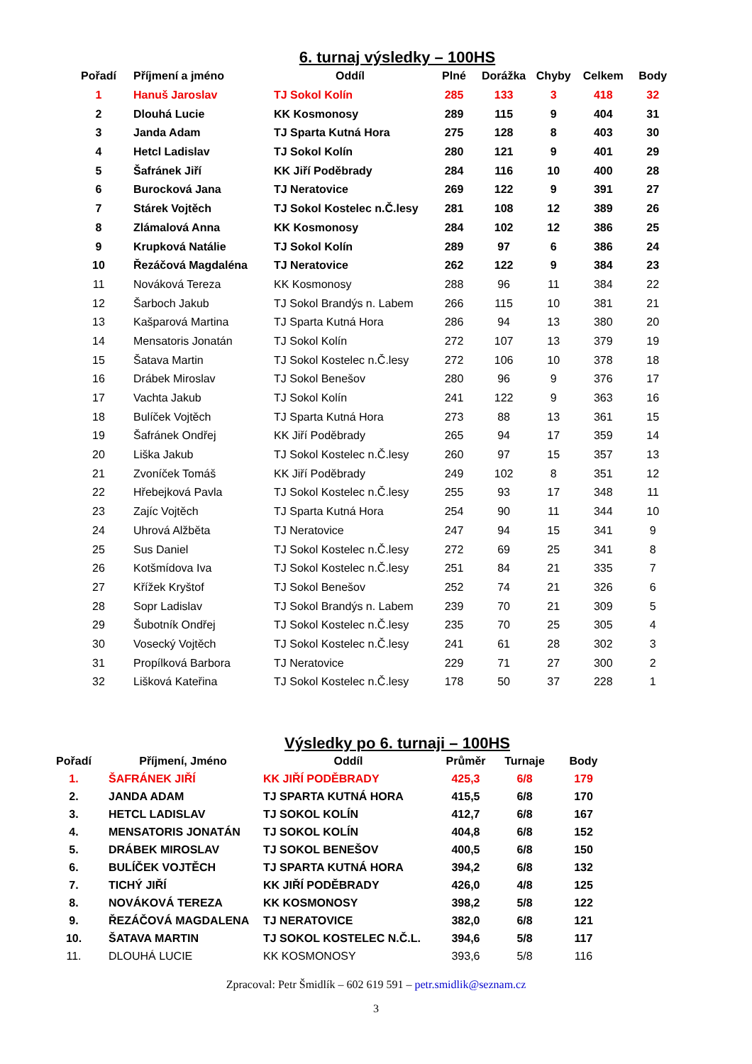6. turnaj výsledky – 100HS
| Pořadí | Příjmení a jméno | Oddíl | Plné | Dorážka | Chyby | Celkem | Body |
| 1 | Hanuš Jaroslav | TJ Sokol Kolín | 285 | 133 | 3 | 418 | 32 |
| 2 | Dlouhá Lucie | KK Kosmonosy | 289 | 115 | 9 | 404 | 31 |
| 3 | Janda Adam | TJ Sparta Kutná Hora | 275 | 128 | 8 | 403 | 30 |
| 4 | Hetcl Ladislav | TJ Sokol Kolín | 280 | 121 | 9 | 401 | 29 |
| 5 | Šafránek Jiří | KK Jiří Poděbrady | 284 | 116 | 10 | 400 | 28 |
| 6 | Burocková Jana | TJ Neratovice | 269 | 122 | 9 | 391 | 27 |
| 7 | Stárek Vojtěch | TJ Sokol Kostelec n.Č.lesy | 281 | 108 | 12 | 389 | 26 |
| 8 | Zlámalová Anna | KK Kosmonosy | 284 | 102 | 12 | 386 | 25 |
| 9 | Krupková Natálie | TJ Sokol Kolín | 289 | 97 | 6 | 386 | 24 |
| 10 | Řezáčová Magdaléna | TJ Neratovice | 262 | 122 | 9 | 384 | 23 |
| 11 | Nováková Tereza | KK Kosmonosy | 288 | 96 | 11 | 384 | 22 |
| 12 | Šarboch Jakub | TJ Sokol Brandýs n. Labem | 266 | 115 | 10 | 381 | 21 |
| 13 | Kašparová Martina | TJ Sparta Kutná Hora | 286 | 94 | 13 | 380 | 20 |
| 14 | Mensatoris Jonatán | TJ Sokol Kolín | 272 | 107 | 13 | 379 | 19 |
| 15 | Šatava Martin | TJ Sokol Kostelec n.Č.lesy | 272 | 106 | 10 | 378 | 18 |
| 16 | Drábek Miroslav | TJ Sokol Benešov | 280 | 96 | 9 | 376 | 17 |
| 17 | Vachta Jakub | TJ Sokol Kolín | 241 | 122 | 9 | 363 | 16 |
| 18 | Bulíček Vojtěch | TJ Sparta Kutná Hora | 273 | 88 | 13 | 361 | 15 |
| 19 | Šafránek Ondřej | KK Jiří Poděbrady | 265 | 94 | 17 | 359 | 14 |
| 20 | Liška Jakub | TJ Sokol Kostelec n.Č.lesy | 260 | 97 | 15 | 357 | 13 |
| 21 | Zvoníček Tomáš | KK Jiří Poděbrady | 249 | 102 | 8 | 351 | 12 |
| 22 | Hřebejková Pavla | TJ Sokol Kostelec n.Č.lesy | 255 | 93 | 17 | 348 | 11 |
| 23 | Zajíc Vojtěch | TJ Sparta Kutná Hora | 254 | 90 | 11 | 344 | 10 |
| 24 | Uhrová Alžběta | TJ Neratovice | 247 | 94 | 15 | 341 | 9 |
| 25 | Sus Daniel | TJ Sokol Kostelec n.Č.lesy | 272 | 69 | 25 | 341 | 8 |
| 26 | Kotšmídova Iva | TJ Sokol Kostelec n.Č.lesy | 251 | 84 | 21 | 335 | 7 |
| 27 | Křížek Kryštof | TJ Sokol Benešov | 252 | 74 | 21 | 326 | 6 |
| 28 | Sopr Ladislav | TJ Sokol Brandýs n. Labem | 239 | 70 | 21 | 309 | 5 |
| 29 | Šubotník Ondřej | TJ Sokol Kostelec n.Č.lesy | 235 | 70 | 25 | 305 | 4 |
| 30 | Vosecký Vojtěch | TJ Sokol Kostelec n.Č.lesy | 241 | 61 | 28 | 302 | 3 |
| 31 | Propílková Barbora | TJ Neratovice | 229 | 71 | 27 | 300 | 2 |
| 32 | Lišková Kateřina | TJ Sokol Kostelec n.Č.lesy | 178 | 50 | 37 | 228 | 1 |
Výsledky po 6. turnaji – 100HS
| Pořadí | Příjmení, Jméno | Oddíl | Průměr | Turnaje | Body |
| 1. | ŠAFRÁNEK JIŘÍ | KK JIŘÍ PODĚBRADY | 425,3 | 6/8 | 179 |
| 2. | JANDA ADAM | TJ SPARTA KUTNÁ HORA | 415,5 | 6/8 | 170 |
| 3. | HETCL LADISLAV | TJ SOKOL KOLÍN | 412,7 | 6/8 | 167 |
| 4. | MENSATORIS JONATÁN | TJ SOKOL KOLÍN | 404,8 | 6/8 | 152 |
| 5. | DRÁBEK MIROSLAV | TJ SOKOL BENEŠOV | 400,5 | 6/8 | 150 |
| 6. | BULÍČEK VOJTĚCH | TJ SPARTA KUTNÁ HORA | 394,2 | 6/8 | 132 |
| 7. | TICHÝ JIŘÍ | KK JIŘÍ PODĚBRADY | 426,0 | 4/8 | 125 |
| 8. | NOVÁKOVÁ TEREZA | KK KOSMONOSY | 398,2 | 5/8 | 122 |
| 9. | ŘEZÁČOVÁ MAGDALENA | TJ NERATOVICE | 382,0 | 6/8 | 121 |
| 10. | ŠATAVA MARTIN | TJ SOKOL KOSTELEC N.Č.L. | 394,6 | 5/8 | 117 |
| 11. | DLOUHÁ LUCIE | KK KOSMONOSY | 393,6 | 5/8 | 116 |
Zpracoval: Petr Šmidlík – 602 619 591 – petr.smidlik@seznam.cz
3